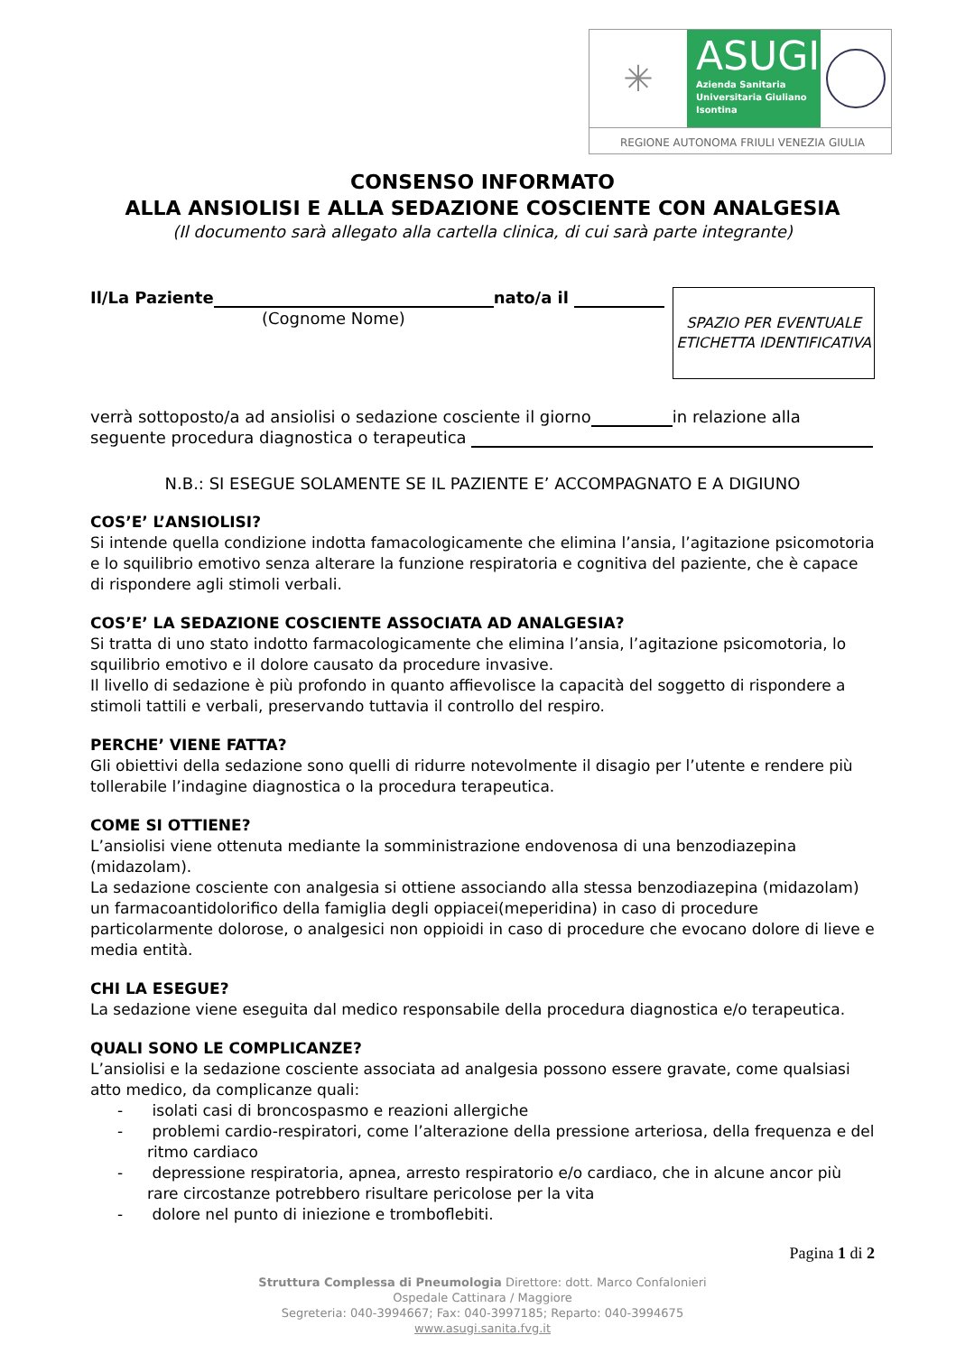✳
ASUGI
Azienda Sanitaria Universitaria Giuliano Isontina
REGIONE AUTONOMA FRIULI VENEZIA GIULIA
CONSENSO INFORMATO
ALLA ANSIOLISI E ALLA SEDAZIONE COSCIENTE CON ANALGESIA
(Il documento sarà allegato alla cartella clinica, di cui sarà parte integrante)
Il/La Paziente nato/a il
(Cognome Nome)
SPAZIO PER EVENTUALE ETICHETTA IDENTIFICATIVA
verrà sottoposto/a ad ansiolisi o sedazione cosciente il giorno in relazione alla seguente procedura diagnostica o terapeutica
N.B.: SI ESEGUE SOLAMENTE SE IL PAZIENTE E’ ACCOMPAGNATO E A DIGIUNO
COS’E’ L’ANSIOLISI?
Si intende quella condizione indotta famacologicamente che elimina l’ansia, l’agitazione psicomotoria e lo squilibrio emotivo senza alterare la funzione respiratoria e cognitiva del paziente, che è capace di rispondere agli stimoli verbali.
COS’E’ LA SEDAZIONE COSCIENTE ASSOCIATA AD ANALGESIA?
Si tratta di uno stato indotto farmacologicamente che elimina l’ansia, l’agitazione psicomotoria, lo squilibrio emotivo e il dolore causato da procedure invasive.
Il livello di sedazione è più profondo in quanto affievolisce la capacità del soggetto di rispondere a stimoli tattili e verbali, preservando tuttavia il controllo del respiro.
PERCHE’ VIENE FATTA?
Gli obiettivi della sedazione sono quelli di ridurre notevolmente il disagio per l’utente e rendere più tollerabile l’indagine diagnostica o la procedura terapeutica.
COME SI OTTIENE?
L’ansiolisi viene ottenuta mediante la somministrazione endovenosa di una benzodiazepina (midazolam).
La sedazione cosciente con analgesia si ottiene associando alla stessa benzodiazepina (midazolam) un farmacoantidolorifico della famiglia degli oppiacei(meperidina) in caso di procedure particolarmente dolorose, o analgesici non oppioidi in caso di procedure che evocano dolore di lieve e media entità.
CHI LA ESEGUE?
La sedazione viene eseguita dal medico responsabile della procedura diagnostica e/o terapeutica.
QUALI SONO LE COMPLICANZE?
L’ansiolisi e la sedazione cosciente associata ad analgesia possono essere gravate, come qualsiasi atto medico, da complicanze quali:
- isolati casi di broncospasmo e reazioni allergiche
- problemi cardio-respiratori, come l’alterazione della pressione arteriosa, della frequenza e del ritmo cardiaco
- depressione respiratoria, apnea, arresto respiratorio e/o cardiaco, che in alcune ancor più rare circostanze potrebbero risultare pericolose per la vita
- dolore nel punto di iniezione e tromboflebiti.
Pagina 1 di 2
Struttura Complessa di Pneumologia Direttore: dott. Marco Confalonieri
Ospedale Cattinara / Maggiore
Segreteria: 040-3994667; Fax: 040-3997185; Reparto: 040-3994675
www.asugi.sanita.fvg.it